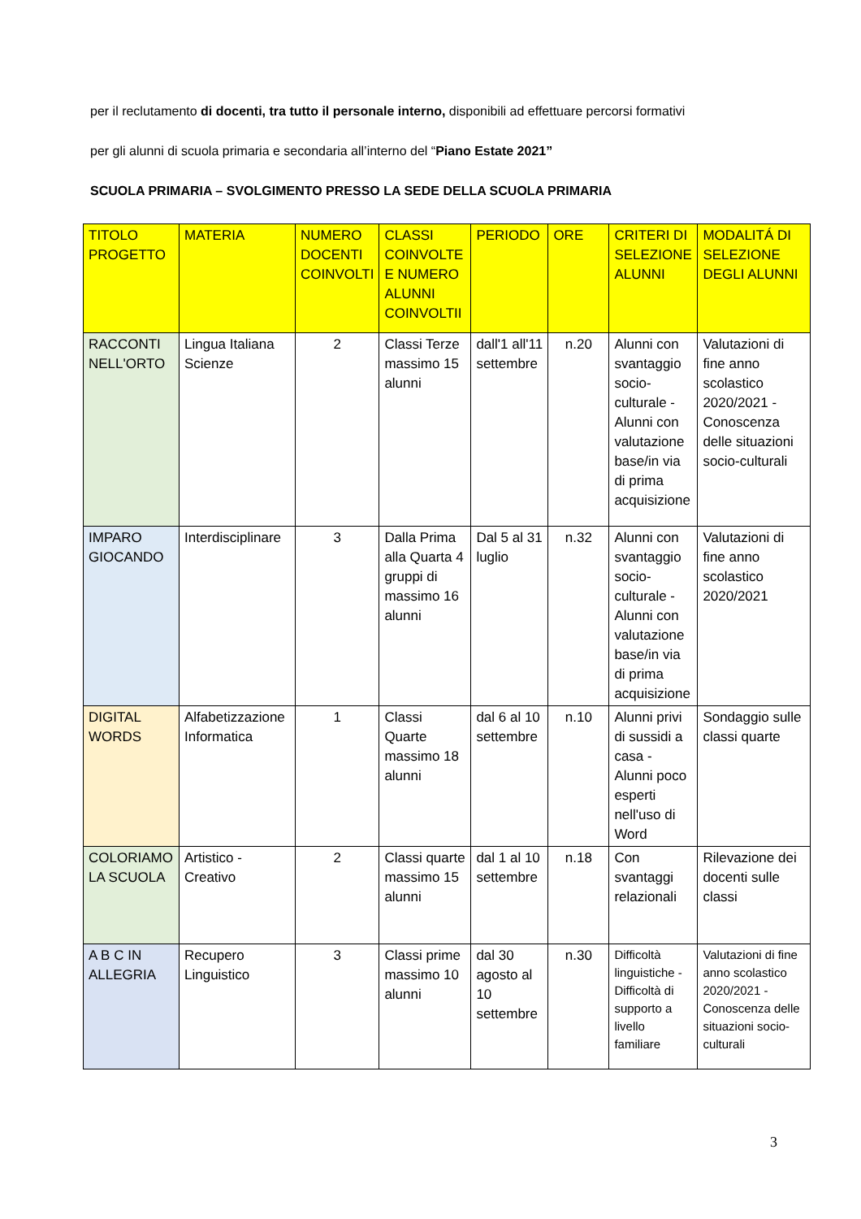per il reclutamento di docenti, tra tutto il personale interno, disponibili ad effettuare percorsi formativi
per gli alunni di scuola primaria e secondaria all’interno del “Piano Estate 2021”
SCUOLA PRIMARIA – SVOLGIMENTO PRESSO LA SEDE DELLA SCUOLA PRIMARIA
| TITOLO PROGETTO | MATERIA | NUMERO DOCENTI COINVOLTI | CLASSI COINVOLTE E NUMERO ALUNNI COINVOLTII | PERIODO | ORE | CRITERI DI SELEZIONE ALUNNI | MODALITÁ DI SELEZIONE DEGLI ALUNNI |
| --- | --- | --- | --- | --- | --- | --- | --- |
| RACCONTI NELL'ORTO | Lingua Italiana Scienze | 2 | Classi Terze massimo 15 alunni | dall'1 all'11 settembre | n.20 | Alunni con svantaggio socio-culturale - Alunni con valutazione base/in via di prima acquisizione | Valutazioni di fine anno scolastico 2020/2021 - Conoscenza delle situazioni socio-culturali |
| IMPARO GIOCANDO | Interdisciplinare | 3 | Dalla Prima alla Quarta 4 gruppi di massimo 16 alunni | Dal 5 al 31 luglio | n.32 | Alunni con svantaggio socio-culturale - Alunni con valutazione base/in via di prima acquisizione | Valutazioni di fine anno scolastico 2020/2021 |
| DIGITAL WORDS | Alfabetizzazione Informatica | 1 | Classi Quarte massimo 18 alunni | dal 6 al 10 settembre | n.10 | Alunni privi di sussidi a casa - Alunni poco esperti nell'uso di Word | Sondaggio sulle classi quarte |
| COLORIAMO LA SCUOLA | Artistico - Creativo | 2 | Classi quarte massimo 15 alunni | dal 1 al 10 settembre | n.18 | Con svantaggi relazionali | Rilevazione dei docenti sulle classi |
| A B C IN ALLEGRIA | Recupero Linguistico | 3 | Classi prime massimo 10 alunni | dal 30 agosto al 10 settembre | n.30 | Difficoltà linguistiche - Difficoltà di supporto a livello familiare | Valutazioni di fine anno scolastico 2020/2021 - Conoscenza delle situazioni socio-culturali |
3